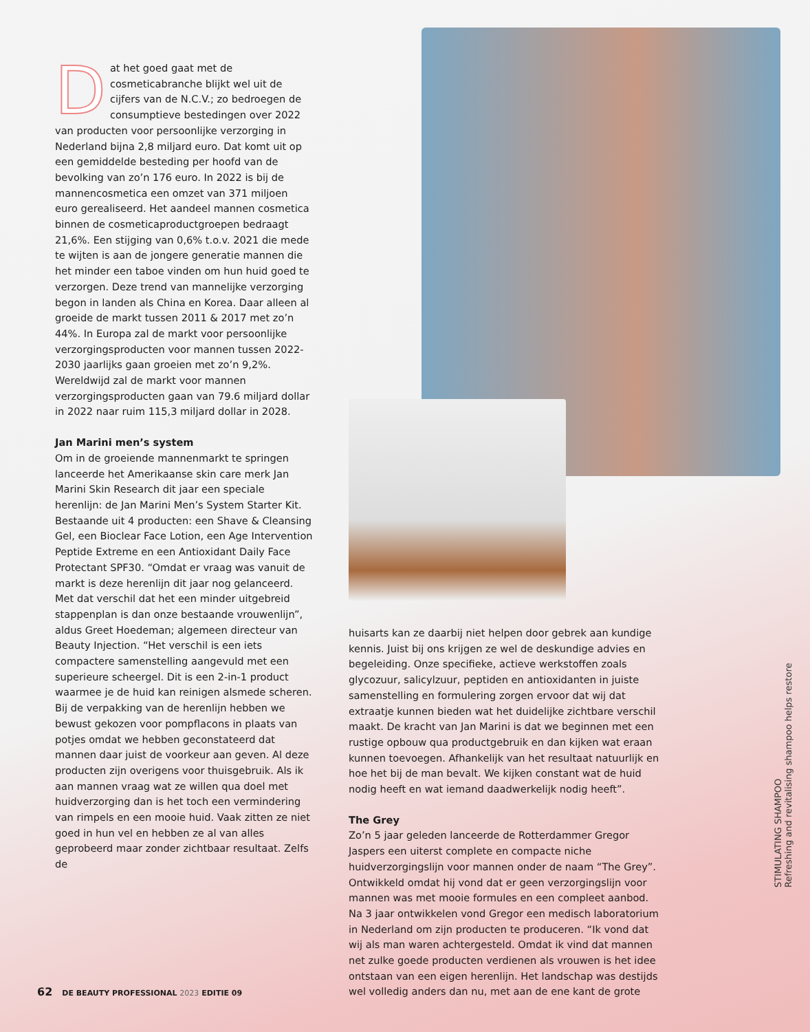Dat het goed gaat met de cosmeticabranche blijkt wel uit de cijfers van de N.C.V.; zo bedroegen de consumptieve bestedingen over 2022 van producten voor persoonlijke verzorging in Nederland bijna 2,8 miljard euro. Dat komt uit op een gemiddelde besteding per hoofd van de bevolking van zo’n 176 euro. In 2022 is bij de mannencosmetica een omzet van 371 miljoen euro gerealiseerd. Het aandeel mannen cosmetica binnen de cosmeticaproductgroepen bedraagt 21,6%. Een stijging van 0,6% t.o.v. 2021 die mede te wijten is aan de jongere generatie mannen die het minder een taboe vinden om hun huid goed te verzorgen. Deze trend van mannelijke verzorging begon in landen als China en Korea. Daar alleen al groeide de markt tussen 2011 & 2017 met zo’n 44%. In Europa zal de markt voor persoonlijke verzorgingsproducten voor mannen tussen 2022-2030 jaarlijks gaan groeien met zo’n 9,2%. Wereldwijd zal de markt voor mannen verzorgingsproducten gaan van 79.6 miljard dollar in 2022 naar ruim 115,3 miljard dollar in 2028.
Jan Marini men’s system
Om in de groeiende mannenmarkt te springen lanceerde het Amerikaanse skin care merk Jan Marini Skin Research dit jaar een speciale herenlijn: de Jan Marini Men’s System Starter Kit. Bestaande uit 4 producten: een Shave & Cleansing Gel, een Bioclear Face Lotion, een Age Intervention Peptide Extreme en een Antioxidant Daily Face Protectant SPF30. “Omdat er vraag was vanuit de markt is deze herenlijn dit jaar nog gelanceerd. Met dat verschil dat het een minder uitgebreid stappenplan is dan onze bestaande vrouwenlijn”, aldus Greet Hoedeman; algemeen directeur van Beauty Injection. “Het verschil is een iets compactere samenstelling aangevuld met een superieure scheergel. Dit is een 2-in-1 product waarmee je de huid kan reinigen alsmede scheren. Bij de verpakking van de herenlijn hebben we bewust gekozen voor pompflacons in plaats van potjes omdat we hebben geconstateerd dat mannen daar juist de voorkeur aan geven. Al deze producten zijn overigens voor thuisgebruik. Als ik aan mannen vraag wat ze willen qua doel met huidverzorging dan is het toch een vermindering van rimpels en een mooie huid. Vaak zitten ze niet goed in hun vel en hebben ze al van alles geprobeerd maar zonder zichtbaar resultaat. Zelfs de
huisarts kan ze daarbij niet helpen door gebrek aan kundige kennis. Juist bij ons krijgen ze wel de deskundige advies en begeleiding. Onze specifieke, actieve werkstoffen zoals glycozuur, salicylzuur, peptiden en antioxidanten in juiste samenstelling en formulering zorgen ervoor dat wij dat extraatje kunnen bieden wat het duidelijke zichtbare verschil maakt. De kracht van Jan Marini is dat we beginnen met een rustige opbouw qua productgebruik en dan kijken wat eraan kunnen toevoegen. Afhankelijk van het resultaat natuurlijk en hoe het bij de man bevalt. We kijken constant wat de huid nodig heeft en wat iemand daadwerkelijk nodig heeft”.
The Grey
Zo’n 5 jaar geleden lanceerde de Rotterdammer Gregor Jaspers een uiterst complete en compacte niche huidverzorgingslijn voor mannen onder de naam “The Grey”. Ontwikkeld omdat hij vond dat er geen verzorgingslijn voor mannen was met mooie formules en een compleet aanbod. Na 3 jaar ontwikkelen vond Gregor een medisch laboratorium in Nederland om zijn producten te produceren. “Ik vond dat wij als man waren achtergesteld. Omdat ik vind dat mannen net zulke goede producten verdienen als vrouwen is het idee ontstaan van een eigen herenlijn. Het landschap was destijds wel volledig anders dan nu, met aan de ene kant de grote
STIMULATING SHAMPOO
Refreshing and revitalising shampoo helps restore
62 DE BEAUTY PROFESSIONAL 2023 EDITIE 09